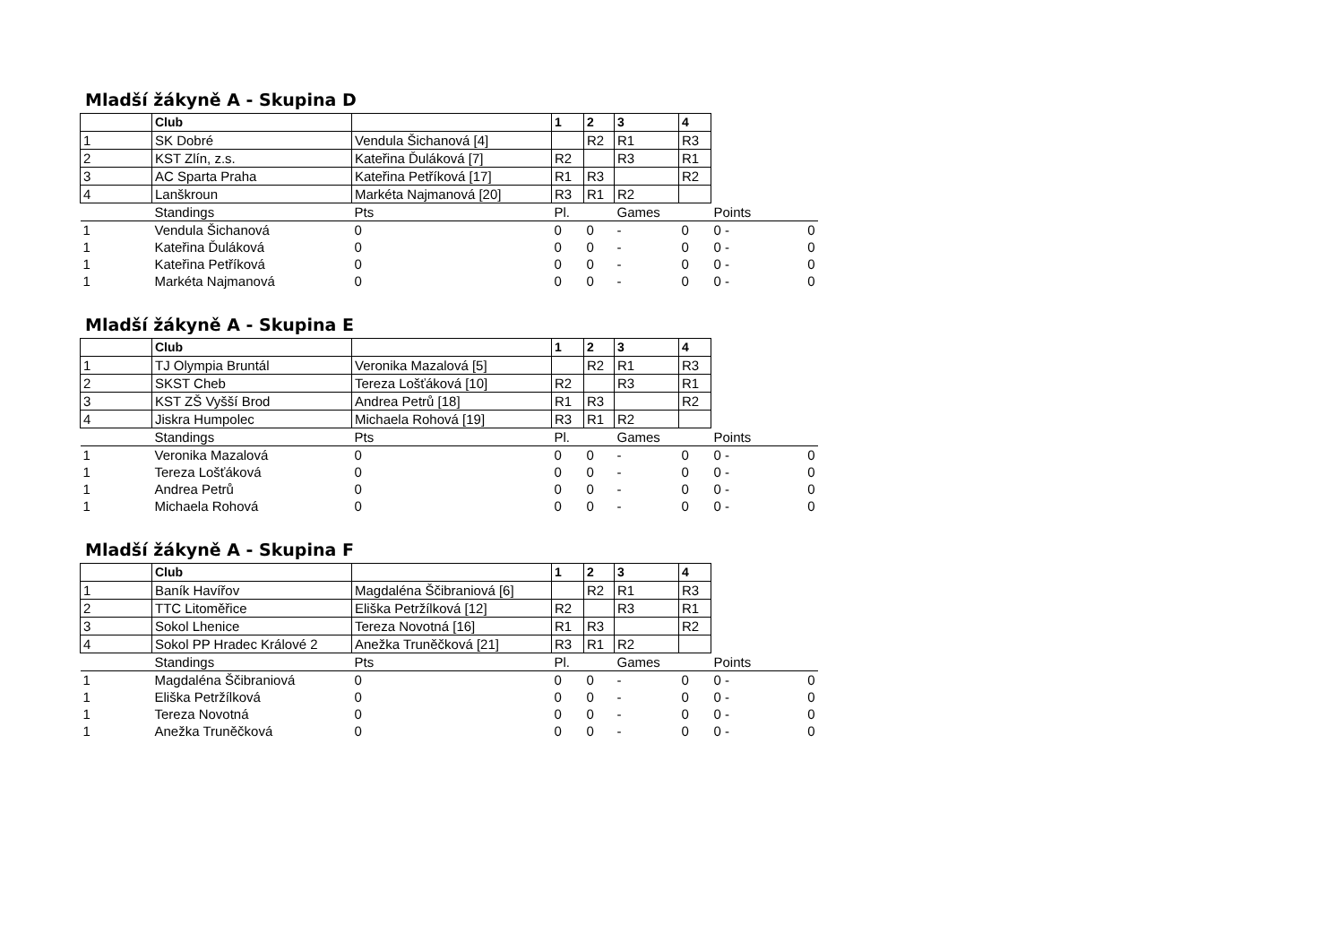Mladší žákyně A - Skupina D
| | Club | | 1 | 2 | 3 | 4 | | |
| 1 | SK Dobré | Vendula Šichanová [4] | | R2 | R1 | R3 | | |
| 2 | KST Zlín, z.s. | Kateřina Ďuláková [7] | R2 | | R3 | R1 | | |
| 3 | AC Sparta Praha | Kateřina Petříková [17] | R1 | R3 | | R2 | | |
| 4 | Lanškroun | Markéta Najmanová [20] | R3 | R1 | R2 | | | |
| | Standings | Pts | Pl. | | Games | | Points | |
| 1 | Vendula Šichanová | 0 | 0 | 0 | - | 0 | 0 - | 0 |
| 1 | Kateřina Ďuláková | 0 | 0 | 0 | - | 0 | 0 - | 0 |
| 1 | Kateřina Petříková | 0 | 0 | 0 | - | 0 | 0 - | 0 |
| 1 | Markéta Najmanová | 0 | 0 | 0 | - | 0 | 0 - | 0 |
Mladší žákyně A - Skupina E
| | Club | | 1 | 2 | 3 | 4 | | |
| 1 | TJ Olympia Bruntál | Veronika Mazalová [5] | | R2 | R1 | R3 | | |
| 2 | SKST Cheb | Tereza Lošťáková [10] | R2 | | R3 | R1 | | |
| 3 | KST ZŠ Vyšší Brod | Andrea Petrů [18] | R1 | R3 | | R2 | | |
| 4 | Jiskra Humpolec | Michaela Rohová [19] | R3 | R1 | R2 | | | |
| | Standings | Pts | Pl. | | Games | | Points | |
| 1 | Veronika Mazalová | 0 | 0 | 0 | - | 0 | 0 - | 0 |
| 1 | Tereza Lošťáková | 0 | 0 | 0 | - | 0 | 0 - | 0 |
| 1 | Andrea Petrů | 0 | 0 | 0 | - | 0 | 0 - | 0 |
| 1 | Michaela Rohová | 0 | 0 | 0 | - | 0 | 0 - | 0 |
Mladší žákyně A - Skupina F
| | Club | | 1 | 2 | 3 | 4 | | |
| 1 | Baník Havířov | Magdaléna Ščibraniová [6] | | R2 | R1 | R3 | | |
| 2 | TTC Litoměřice | Eliška Petržílková [12] | R2 | | R3 | R1 | | |
| 3 | Sokol Lhenice | Tereza Novotná [16] | R1 | R3 | | R2 | | |
| 4 | Sokol PP Hradec Králové 2 | Anežka Truněčková [21] | R3 | R1 | R2 | | | |
| | Standings | Pts | Pl. | | Games | | Points | |
| 1 | Magdaléna Ščibraniová | 0 | 0 | 0 | - | 0 | 0 - | 0 |
| 1 | Eliška Petržílková | 0 | 0 | 0 | - | 0 | 0 - | 0 |
| 1 | Tereza Novotná | 0 | 0 | 0 | - | 0 | 0 - | 0 |
| 1 | Anežka Truněčková | 0 | 0 | 0 | - | 0 | 0 - | 0 |